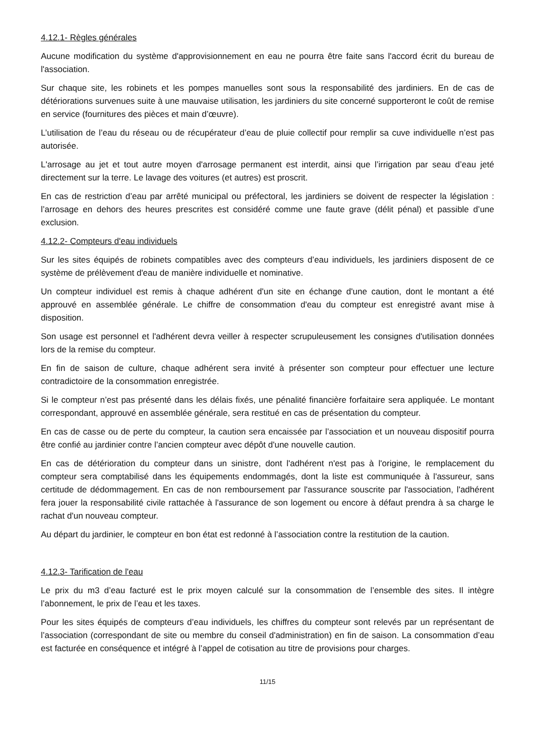4.12.1- Règles générales
Aucune modification du système d'approvisionnement en eau ne pourra être faite sans l'accord écrit du bureau de l'association.
Sur chaque site, les robinets et les pompes manuelles sont sous la responsabilité des jardiniers. En de cas de détériorations survenues suite à une mauvaise utilisation, les jardiniers du site concerné supporteront le coût de remise en service (fournitures des pièces et main d’œuvre).
L’utilisation de l’eau du réseau ou de récupérateur d’eau de pluie collectif pour remplir sa cuve individuelle n’est pas autorisée.
L'arrosage au jet et tout autre moyen d'arrosage permanent est interdit, ainsi que l’irrigation par seau d’eau jeté directement sur la terre. Le lavage des voitures (et autres) est proscrit.
En cas de restriction d’eau par arrêté municipal ou préfectoral, les jardiniers se doivent de respecter la législation : l’arrosage en dehors des heures prescrites est considéré comme une faute grave (délit pénal) et passible d’une exclusion.
4.12.2- Compteurs d'eau individuels
Sur les sites équipés de robinets compatibles avec des compteurs d’eau individuels, les jardiniers disposent de ce système de prélèvement d'eau de manière individuelle et nominative.
Un compteur individuel est remis à chaque adhérent d'un site en échange d'une caution, dont le montant a été approuvé en assemblée générale. Le chiffre de consommation d'eau du compteur est enregistré avant mise à disposition.
Son usage est personnel et l'adhérent devra veiller à respecter scrupuleusement les consignes d'utilisation données lors de la remise du compteur.
En fin de saison de culture, chaque adhérent sera invité à présenter son compteur pour effectuer une lecture contradictoire de la consommation enregistrée.
Si le compteur n’est pas présenté dans les délais fixés, une pénalité financière forfaitaire sera appliquée. Le montant correspondant, approuvé en assemblée générale, sera restitué en cas de présentation du compteur.
En cas de casse ou de perte du compteur, la caution sera encaissée par l’association et un nouveau dispositif pourra être confié au jardinier contre l’ancien compteur avec dépôt d'une nouvelle caution.
En cas de détérioration du compteur dans un sinistre, dont l'adhérent n'est pas à l'origine, le remplacement du compteur sera comptabilisé dans les équipements endommagés, dont la liste est communiquée à l'assureur, sans certitude de dédommagement. En cas de non remboursement par l'assurance souscrite par l'association, l'adhérent fera jouer la responsabilité civile rattachée à l'assurance de son logement ou encore à défaut prendra à sa charge le rachat d'un nouveau compteur.
Au départ du jardinier, le compteur en bon état est redonné à l’association contre la restitution de la caution.
4.12.3- Tarification de l'eau
Le prix du m3 d’eau facturé est le prix moyen calculé sur la consommation de l’ensemble des sites. Il intègre l’abonnement, le prix de l’eau et les taxes.
Pour les sites équipés de compteurs d’eau individuels, les chiffres du compteur sont relevés par un représentant de l’association (correspondant de site ou membre du conseil d'administration) en fin de saison. La consommation d’eau est facturée en conséquence et intégré à l’appel de cotisation au titre de provisions pour charges.
11/15